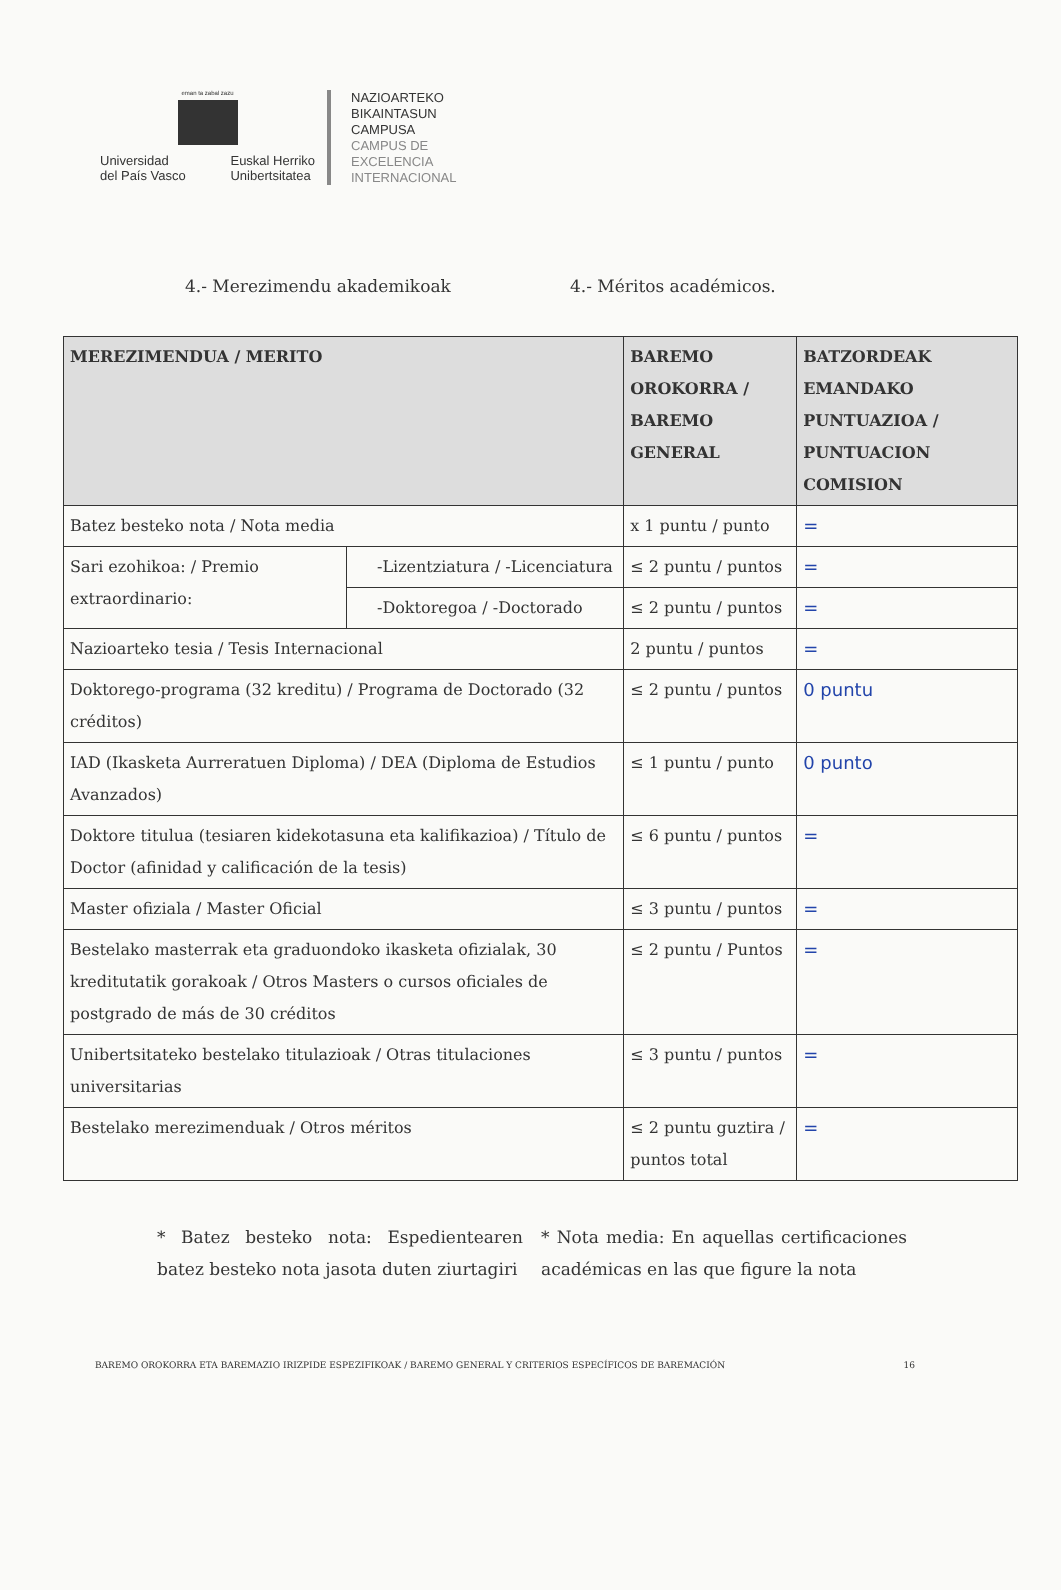eman ta zabal zazu
Universidad
del País Vasco
Euskal Herriko
Unibertsitatea
NAZIOARTEKO
BIKAINTASUN
CAMPUSA
CAMPUS DE
EXCELENCIA
INTERNACIONAL
4.- Merezimendu akademikoak 4.- Méritos académicos.
| MEREZIMENDUA / MERITO | | BAREMO OROKORRA / BAREMO GENERAL | BATZORDEAK EMANDAKO PUNTUAZIOA / PUNTUACION COMISION |
| --- | --- | --- | --- |
| Batez besteko nota / Nota media | | x 1 puntu / punto | = |
| Sari ezohikoa: / Premio extraordinario: | -Lizentziatura / -Licenciatura | ≤ 2 puntu / puntos | = |
| | -Doktoregoa / -Doctorado | ≤ 2 puntu / puntos | = |
| Nazioarteko tesia / Tesis Internacional | | 2 puntu / puntos | = |
| Doktorego-programa (32 kreditu) / Programa de Doctorado (32 créditos) | | ≤ 2 puntu / puntos | 0 puntu |
| IAD (Ikasketa Aurreratuen Diploma) / DEA (Diploma de Estudios Avanzados) | | ≤ 1 puntu / punto | 0 punto |
| Doktore titulua (tesiaren kidekotasuna eta kalifikazioa) / Título de Doctor (afinidad y calificación de la tesis) | | ≤ 6 puntu / puntos | = |
| Master ofiziala / Master Oficial | | ≤ 3 puntu / puntos | = |
| Bestelako masterrak eta graduondoko ikasketa ofizialak, 30 kreditutatik gorakoak / Otros Masters o cursos oficiales de postgrado de más de 30 créditos | | ≤ 2 puntu / Puntos | = |
| Unibertsitateko bestelako titulazioak / Otras titulaciones universitarias | | ≤ 3 puntu / puntos | = |
| Bestelako merezimenduak / Otros méritos | | ≤ 2 puntu guztira / puntos total | = |
* Batez besteko nota: Espedientearen batez besteko nota jasota duten ziurtagiri
* Nota media: En aquellas certificaciones académicas en las que figure la nota
BAREMO OROKORRA ETA BAREMAZIO IRIZPIDE ESPEZIFIKOAK / BAREMO GENERAL Y CRITERIOS ESPECÍFICOS DE BAREMACIÓN 16